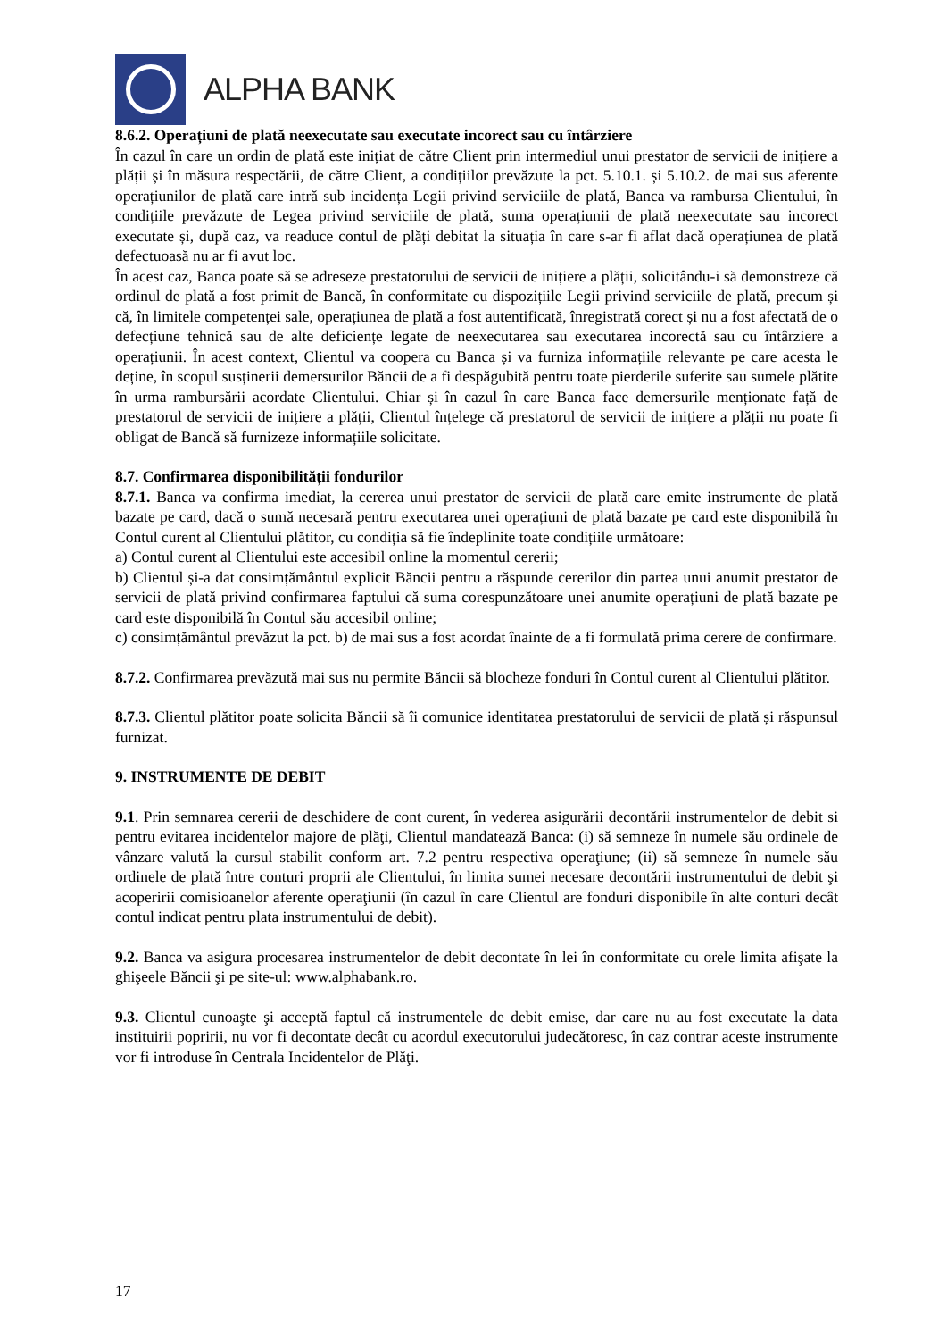ALPHA BANK
8.6.2. Operațiuni de plată neexecutate sau executate incorect sau cu întârziere
În cazul în care un ordin de plată este inițiat de către Client prin intermediul unui prestator de servicii de inițiere a plății și în măsura respectării, de către Client, a condițiilor prevăzute la pct. 5.10.1. și 5.10.2. de mai sus aferente operațiunilor de plată care intră sub incidența Legii privind serviciile de plată, Banca va rambursa Clientului, în condițiile prevăzute de Legea privind serviciile de plată, suma operațiunii de plată neexecutate sau incorect executate și, după caz, va readuce contul de plăți debitat la situația în care s-ar fi aflat dacă operațiunea de plată defectuoasă nu ar fi avut loc.
În acest caz, Banca poate să se adreseze prestatorului de servicii de inițiere a plății, solicitându-i să demonstreze că ordinul de plată a fost primit de Bancă, în conformitate cu dispozițiile Legii privind serviciile de plată, precum și că, în limitele competenței sale, operațiunea de plată a fost autentificată, înregistrată corect și nu a fost afectată de o defecțiune tehnică sau de alte deficiențe legate de neexecutarea sau executarea incorectă sau cu întârziere a operațiunii. În acest context, Clientul va coopera cu Banca și va furniza informațiile relevante pe care acesta le deține, în scopul susținerii demersurilor Băncii de a fi despăgubită pentru toate pierderile suferite sau sumele plătite în urma rambursării acordate Clientului. Chiar și în cazul în care Banca face demersurile menționate față de prestatorul de servicii de inițiere a plății, Clientul înțelege că prestatorul de servicii de inițiere a plății nu poate fi obligat de Bancă să furnizeze informațiile solicitate.
8.7. Confirmarea disponibilității fondurilor
8.7.1. Banca va confirma imediat, la cererea unui prestator de servicii de plată care emite instrumente de plată bazate pe card, dacă o sumă necesară pentru executarea unei operațiuni de plată bazate pe card este disponibilă în Contul curent al Clientului plătitor, cu condiția să fie îndeplinite toate condițiile următoare:
a) Contul curent al Clientului este accesibil online la momentul cererii;
b) Clientul și-a dat consimțământul explicit Băncii pentru a răspunde cererilor din partea unui anumit prestator de servicii de plată privind confirmarea faptului că suma corespunzătoare unei anumite operațiuni de plată bazate pe card este disponibilă în Contul său accesibil online;
c) consimțământul prevăzut la pct. b) de mai sus a fost acordat înainte de a fi formulată prima cerere de confirmare.
8.7.2. Confirmarea prevăzută mai sus nu permite Băncii să blocheze fonduri în Contul curent al Clientului plătitor.
8.7.3. Clientul plătitor poate solicita Băncii să îi comunice identitatea prestatorului de servicii de plată și răspunsul furnizat.
9. INSTRUMENTE DE DEBIT
9.1. Prin semnarea cererii de deschidere de cont curent, în vederea asigurării decontării instrumentelor de debit si pentru evitarea incidentelor majore de plăţi, Clientul mandatează Banca: (i) să semneze în numele său ordinele de vânzare valută la cursul stabilit conform art. 7.2 pentru respectiva operaţiune; (ii) să semneze în numele său ordinele de plată între conturi proprii ale Clientului, în limita sumei necesare decontării instrumentului de debit şi acoperirii comisioanelor aferente operaţiunii (în cazul în care Clientul are fonduri disponibile în alte conturi decât contul indicat pentru plata instrumentului de debit).
9.2. Banca va asigura procesarea instrumentelor de debit decontate în lei în conformitate cu orele limita afişate la ghişeele Băncii şi pe site-ul: www.alphabank.ro.
9.3. Clientul cunoaşte şi acceptă faptul că instrumentele de debit emise, dar care nu au fost executate la data instituirii popririi, nu vor fi decontate decât cu acordul executorului judecătoresc, în caz contrar aceste instrumente vor fi introduse în Centrala Incidentelor de Plăţi.
17